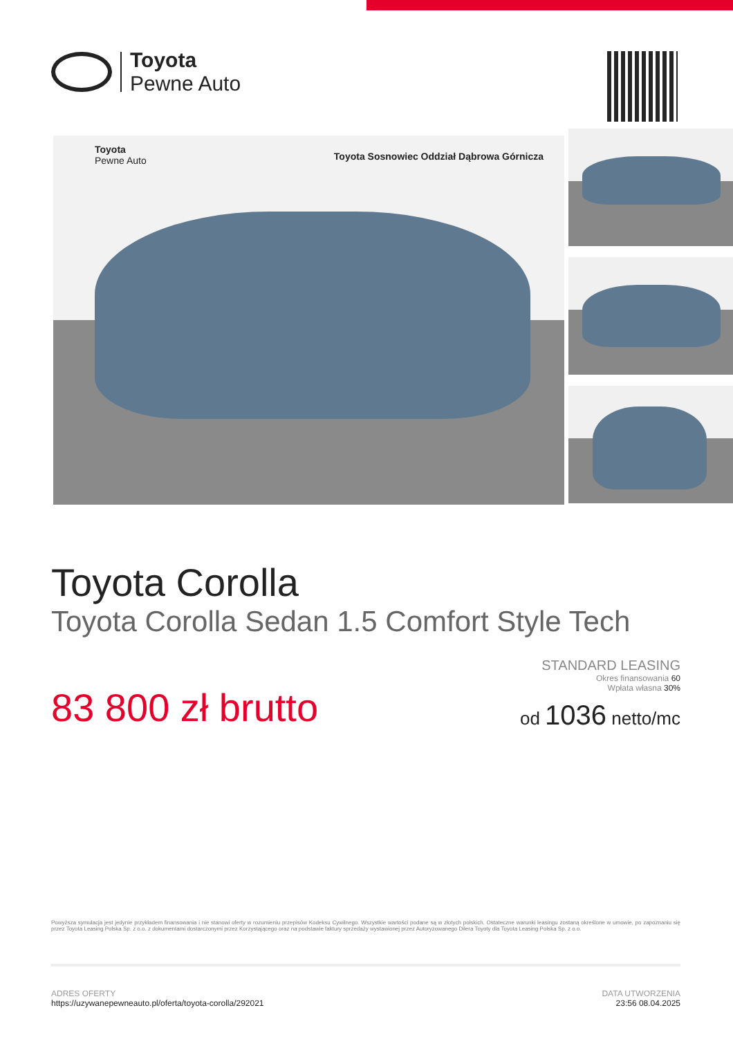Toyota
Pewne Auto
Toyota Sosnowiec Oddział Dąbrowa Górnicza
Toyota
Pewne Auto
Toyota Corolla
Toyota Corolla Sedan 1.5 Comfort Style Tech
83 800 zł brutto
STANDARD LEASING
Okres finansowania 60
Wpłata własna 30%
od 1036 netto/mc
Powyższa symulacja jest jedynie przykładem finansowania i nie stanowi oferty w rozumieniu przepisów Kodeksu Cywilnego. Wszystkie wartości podane są w złotych polskich. Ostateczne warunki leasingu zostaną określone w umowie, po zapoznaniu się przez Toyota Leasing Polska Sp. z o.o. z dokumentami dostarczonymi przez Korzystającego oraz na podstawie faktury sprzedaży wystawionej przez Autoryzowanego Dilera Toyoty dla Toyota Leasing Polska Sp. z o.o.
ADRES OFERTY
https://uzywanepewneauto.pl/oferta/toyota-corolla/292021
DATA UTWORZENIA
23:56 08.04.2025